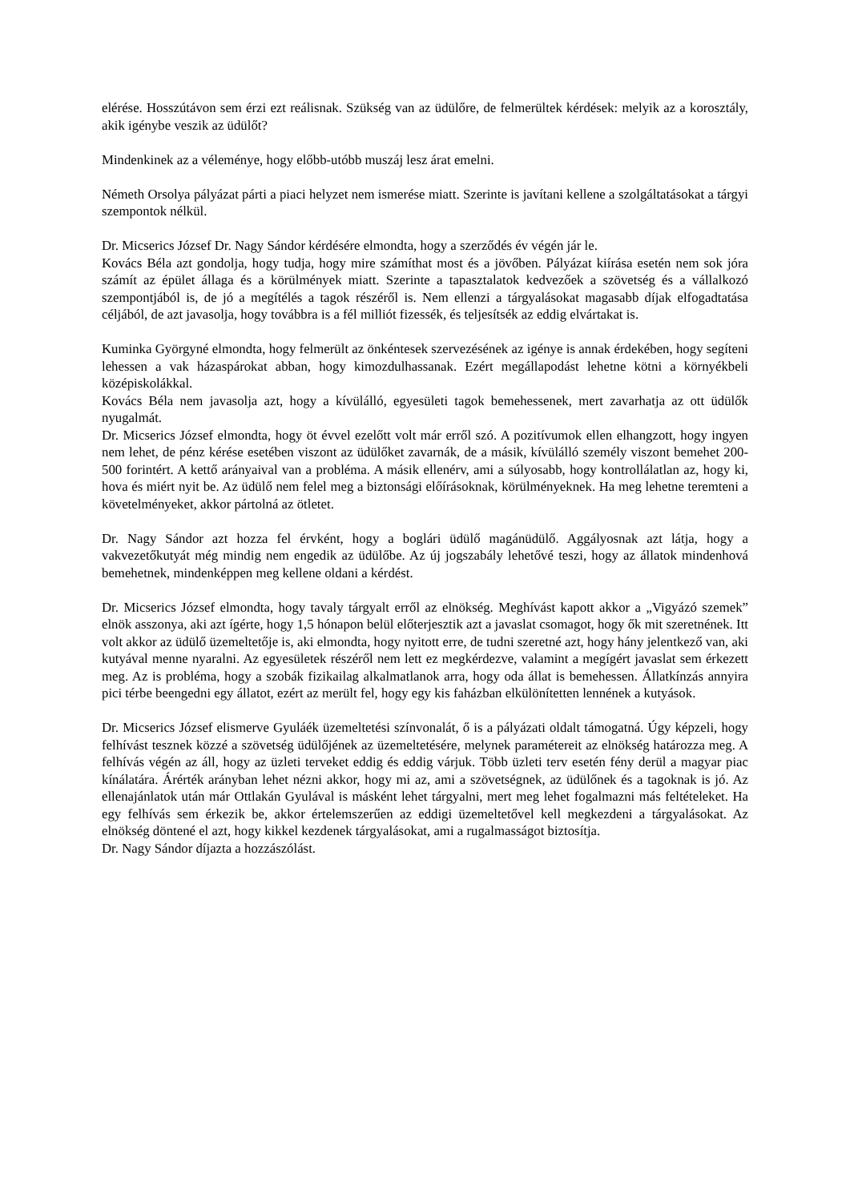elérése. Hosszútávon sem érzi ezt reálisnak. Szükség van az üdülőre, de felmerültek kérdések: melyik az a korosztály, akik igénybe veszik az üdülőt?
Mindenkinek az a véleménye, hogy előbb-utóbb muszáj lesz árat emelni.
Németh Orsolya pályázat párti a piaci helyzet nem ismerése miatt. Szerinte is javítani kellene a szolgáltatásokat a tárgyi szempontok nélkül.
Dr. Micserics József Dr. Nagy Sándor kérdésére elmondta, hogy a szerződés év végén jár le.
Kovács Béla azt gondolja, hogy tudja, hogy mire számíthat most és a jövőben. Pályázat kiírása esetén nem sok jóra számít az épület állaga és a körülmények miatt. Szerinte a tapasztalatok kedvezőek a szövetség és a vállalkozó szempontjából is, de jó a megítélés a tagok részéről is. Nem ellenzi a tárgyalásokat magasabb díjak elfogadtatása céljából, de azt javasolja, hogy továbbra is a fél milliót fizessék, és teljesítsék az eddig elvártakat is.
Kuminka Györgyné elmondta, hogy felmerült az önkéntesek szervezésének az igénye is annak érdekében, hogy segíteni lehessen a vak házaspárokat abban, hogy kimozdulhassanak. Ezért megállapodást lehetne kötni a környékbeli középiskolákkal.
Kovács Béla nem javasolja azt, hogy a kívülálló, egyesületi tagok bemehessenek, mert zavarhatja az ott üdülők nyugalmát.
Dr. Micserics József elmondta, hogy öt évvel ezelőtt volt már erről szó. A pozitívumok ellen elhangzott, hogy ingyen nem lehet, de pénz kérése esetében viszont az üdülőket zavarnák, de a másik, kívülálló személy viszont bemehet 200-500 forintért. A kettő arányaival van a probléma. A másik ellenérv, ami a súlyosabb, hogy kontrollálatlan az, hogy ki, hova és miért nyit be. Az üdülő nem felel meg a biztonsági előírásoknak, körülményeknek. Ha meg lehetne teremteni a követelményeket, akkor pártolná az ötletet.
Dr. Nagy Sándor azt hozza fel érvként, hogy a boglári üdülő magánüdülő. Aggályosnak azt látja, hogy a vakvezetőkutyát még mindig nem engedik az üdülőbe. Az új jogszabály lehetővé teszi, hogy az állatok mindenhová bemehetnek, mindenképpen meg kellene oldani a kérdést.
Dr. Micserics József elmondta, hogy tavaly tárgyalt erről az elnökség. Meghívást kapott akkor a „Vigyázó szemek” elnök asszonya, aki azt ígérte, hogy 1,5 hónapon belül előterjesztik azt a javaslat csomagot, hogy ők mit szeretnének. Itt volt akkor az üdülő üzemeltetője is, aki elmondta, hogy nyitott erre, de tudni szeretné azt, hogy hány jelentkező van, aki kutyával menne nyaralni. Az egyesületek részéről nem lett ez megkérdezve, valamint a megígért javaslat sem érkezett meg. Az is probléma, hogy a szobák fizikailag alkalmatlanok arra, hogy oda állat is bemehessen. Állatkínzás annyira pici térbe beengedni egy állatot, ezért az merült fel, hogy egy kis faházban elkülönítetten lennének a kutyások.
Dr. Micserics József elismerve Gyuláék üzemeltetési színvonalát, ő is a pályázati oldalt támogatná. Úgy képzeli, hogy felhívást tesznek közzé a szövetség üdülőjének az üzemeltetésére, melynek paramétereit az elnökség határozza meg. A felhívás végén az áll, hogy az üzleti terveket eddig és eddig várjuk. Több üzleti terv esetén fény derül a magyar piac kínálatára. Árérték arányban lehet nézni akkor, hogy mi az, ami a szövetségnek, az üdülőnek és a tagoknak is jó. Az ellenajánlatok után már Ottlakán Gyulával is másként lehet tárgyalni, mert meg lehet fogalmazni más feltételeket. Ha egy felhívás sem érkezik be, akkor értelemszerűen az eddigi üzemeltetővel kell megkezdeni a tárgyalásokat. Az elnökség döntené el azt, hogy kikkel kezdenek tárgyalásokat, ami a rugalmasságot biztosítja.
Dr. Nagy Sándor díjazta a hozzászólást.